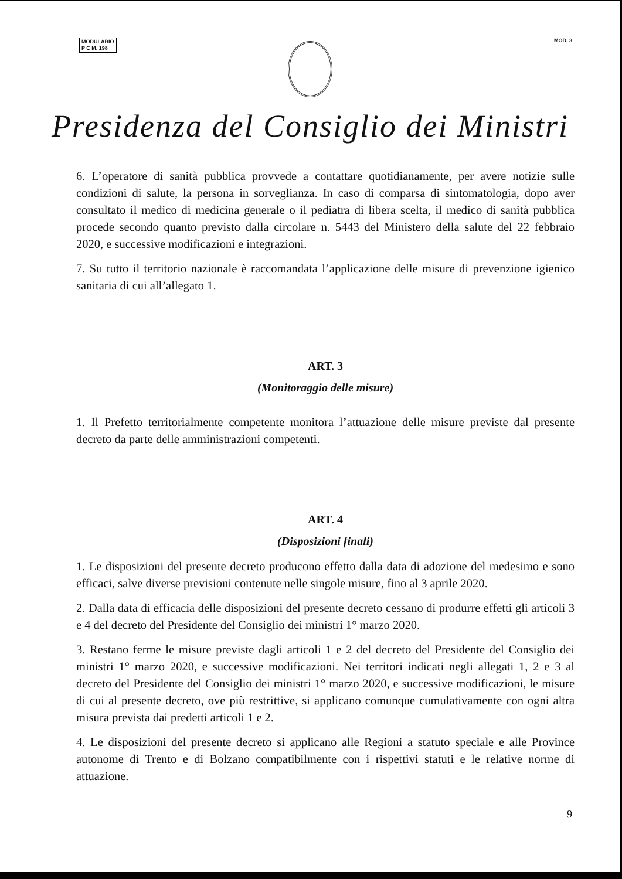MODULARIO
P C M. 198
MOD. 3
Presidenza del Consiglio dei Ministri
6. L’operatore di sanità pubblica provvede a contattare quotidianamente, per avere notizie sulle condizioni di salute, la persona in sorveglianza. In caso di comparsa di sintomatologia, dopo aver consultato il medico di medicina generale o il pediatra di libera scelta, il medico di sanità pubblica procede secondo quanto previsto dalla circolare n. 5443 del Ministero della salute del 22 febbraio 2020, e successive modificazioni e integrazioni.
7. Su tutto il territorio nazionale è raccomandata l’applicazione delle misure di prevenzione igienico sanitaria di cui all’allegato 1.
ART. 3
(Monitoraggio delle misure)
1. Il Prefetto territorialmente competente monitora l’attuazione delle misure previste dal presente decreto da parte delle amministrazioni competenti.
ART. 4
(Disposizioni finali)
1. Le disposizioni del presente decreto producono effetto dalla data di adozione del medesimo e sono efficaci, salve diverse previsioni contenute nelle singole misure, fino al 3 aprile 2020.
2. Dalla data di efficacia delle disposizioni del presente decreto cessano di produrre effetti gli articoli 3 e 4 del decreto del Presidente del Consiglio dei ministri 1° marzo 2020.
3. Restano ferme le misure previste dagli articoli 1 e 2 del decreto del Presidente del Consiglio dei ministri 1° marzo 2020, e successive modificazioni. Nei territori indicati negli allegati 1, 2 e 3 al decreto del Presidente del Consiglio dei ministri 1° marzo 2020, e successive modificazioni, le misure di cui al presente decreto, ove più restrittive, si applicano comunque cumulativamente con ogni altra misura prevista dai predetti articoli 1 e 2.
4. Le disposizioni del presente decreto si applicano alle Regioni a statuto speciale e alle Province autonome di Trento e di Bolzano compatibilmente con i rispettivi statuti e le relative norme di attuazione.
9